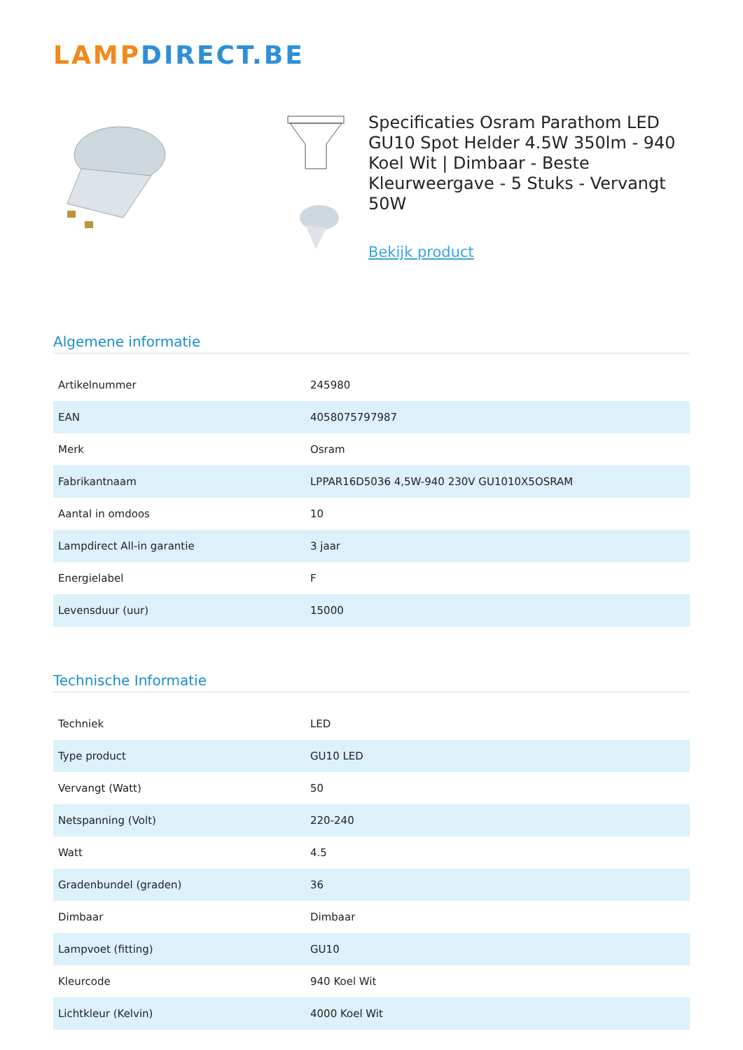LAMP DIRECT.BE
Specificaties Osram Parathom LED GU10 Spot Helder 4.5W 350lm - 940 Koel Wit | Dimbaar - Beste Kleurweergave - 5 Stuks - Vervangt 50W
Bekijk product
Algemene informatie
| Artikelnummer | 245980 |
| EAN | 4058075797987 |
| Merk | Osram |
| Fabrikantnaam | LPPAR16D5036 4,5W-940 230V GU1010X5OSRAM |
| Aantal in omdoos | 10 |
| Lampdirect All-in garantie | 3 jaar |
| Energielabel | F |
| Levensduur (uur) | 15000 |
Technische Informatie
| Techniek | LED |
| Type product | GU10 LED |
| Vervangt (Watt) | 50 |
| Netspanning (Volt) | 220-240 |
| Watt | 4.5 |
| Gradenbundel (graden) | 36 |
| Dimbaar | Dimbaar |
| Lampvoet (fitting) | GU10 |
| Kleurcode | 940 Koel Wit |
| Lichtkleur (Kelvin) | 4000 Koel Wit |